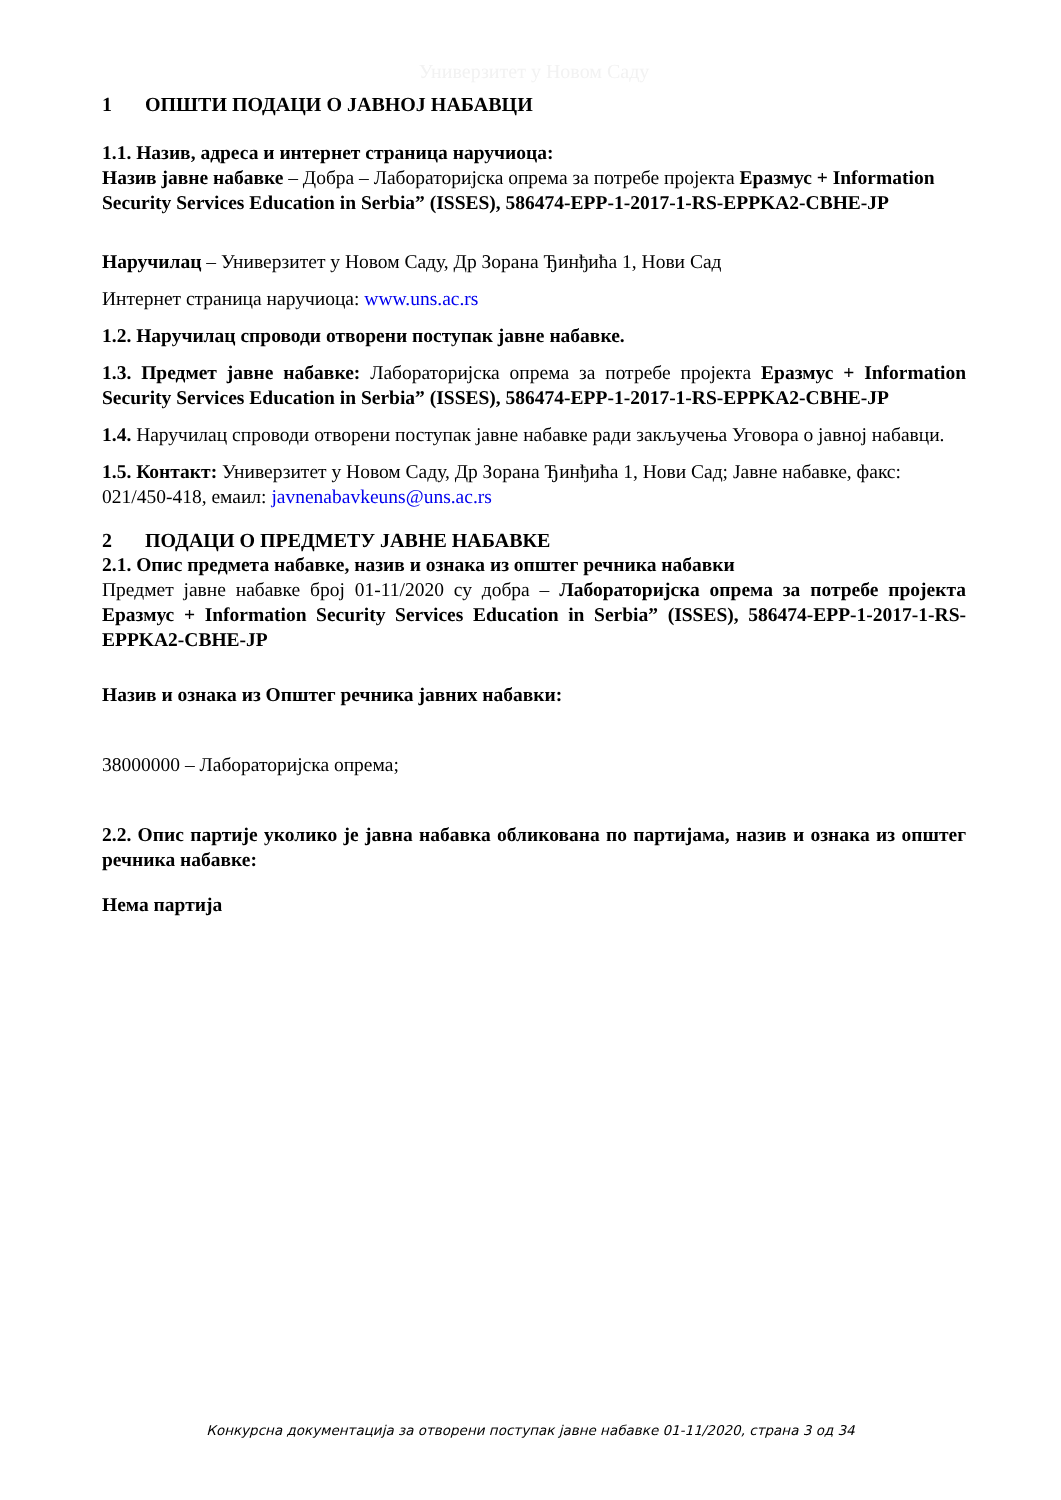Универзитет у Новом Саду
1 ОПШТИ ПОДАЦИ О ЈАВНОЈ НАБАВЦИ
1.1. Назив, адреса и интернет страница наручиоца:
Назив јавне набавке – Добра – Лабораторијска опрема за потребе пројекта Еразмус + Information Security Services Education in Serbia” (ISSES), 586474-EPP-1-2017-1-RS-EPPKA2-CBHE-JP
Наручилац – Универзитет у Новом Саду, Др Зорана Ђинђића 1, Нови Сад
Интернет страница наручиоца: www.uns.ac.rs
1.2. Наручилац спроводи отворени поступак јавне набавке.
1.3. Предмет јавне набавке: Лабораторијска опрема за потребе пројекта Еразмус + Information Security Services Education in Serbia” (ISSES), 586474-EPP-1-2017-1-RS-EPPKA2-CBHE-JP
1.4. Наручилац спроводи отворени поступак јавне набавке ради закључења Уговора о јавној набавци.
1.5. Контакт: Универзитет у Новом Саду, Др Зорана Ђинђића 1, Нови Сад; Јавне набавке, факс: 021/450-418, емаил: javnenabavkeuns@uns.ac.rs
2 ПОДАЦИ О ПРЕДМЕТУ ЈАВНЕ НАБАВКЕ
2.1. Опис предмета набавке, назив и ознака из општег речника набавки
Предмет јавне набавке број 01-11/2020 су добра – Лабораторијска опрема за потребе пројекта Еразмус + Information Security Services Education in Serbia” (ISSES), 586474-EPP-1-2017-1-RS-EPPKA2-CBHE-JP
Назив и ознака из Општег речника јавних набавки:
38000000 – Лабораторијска опрема;
2.2. Опис партије уколико је јавна набавка обликована по партијама, назив и ознака из општег речника набавке:
Нема партија
Конкурсна документација за отворени поступак јавне набавке 01-11/2020, страна 3 од 34